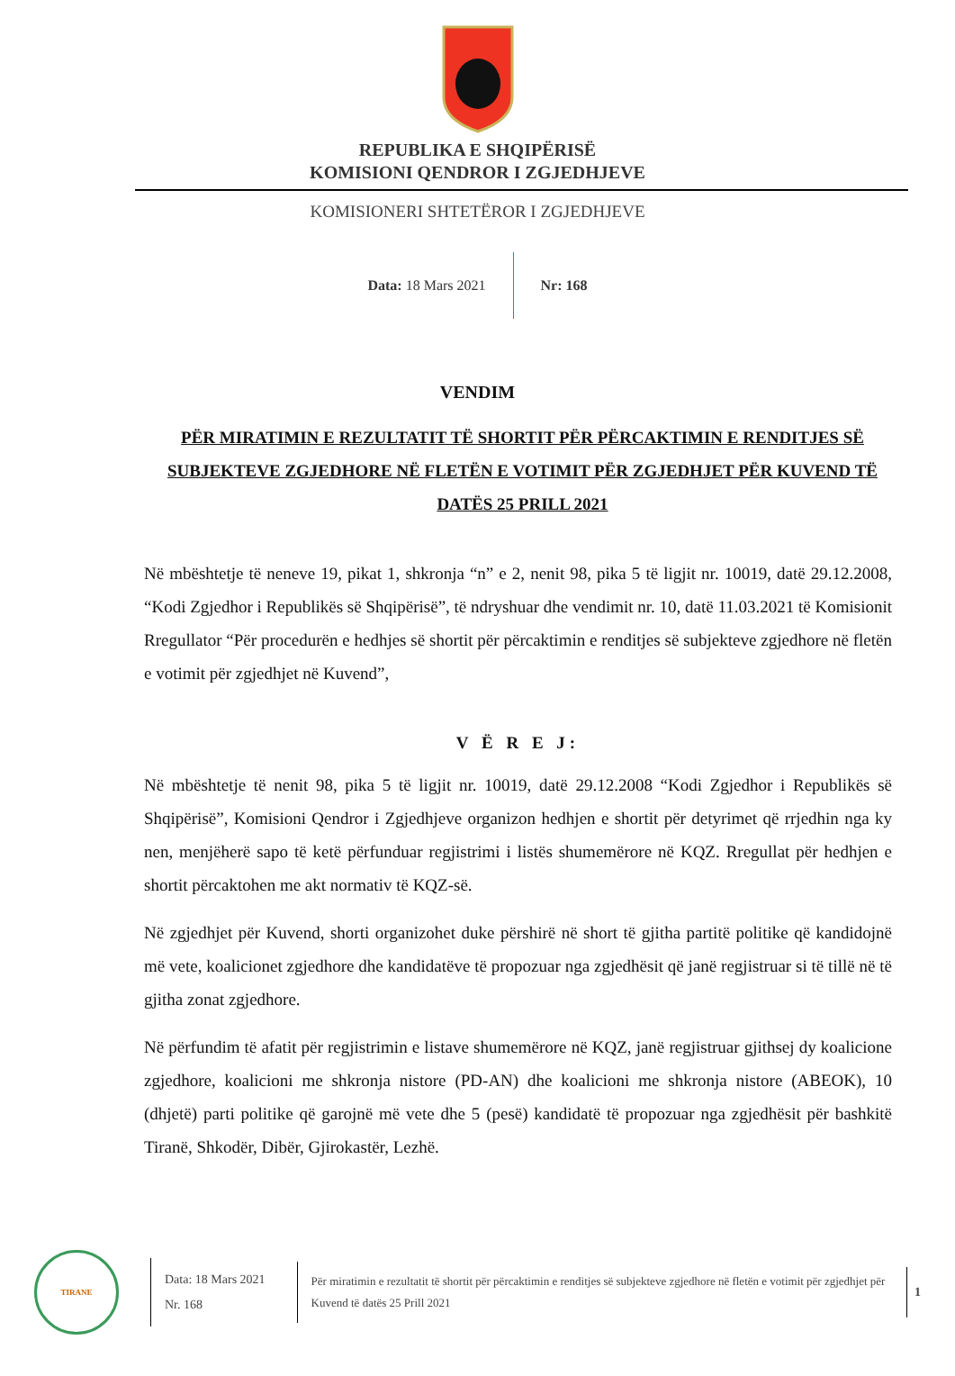REPUBLIKA E SHQIPËRISË
KOMISIONI QENDROR I ZGJEDHJEVE
KOMISIONERI SHTETËROR I ZGJEDHJEVE
Data: 18 Mars 2021 Nr: 168
VENDIM
PËR MIRATIMIN E REZULTATIT TË SHORTIT PËR PËRCAKTIMIN E RENDITJES SË SUBJEKTEVE ZGJEDHORE NË FLETËN E VOTIMIT PËR ZGJEDHJET PËR KUVEND TË DATËS 25 PRILL 2021
Në mbështetje të neneve 19, pikat 1, shkronja “n” e 2, nenit 98, pika 5 të ligjit nr. 10019, datë 29.12.2008, “Kodi Zgjedhor i Republikës së Shqipërisë”, të ndryshuar dhe vendimit nr. 10, datë 11.03.2021 të Komisionit Rregullator “Për procedurën e hedhjes së shortit për përcaktimin e renditjes së subjekteve zgjedhore në fletën e votimit për zgjedhjet në Kuvend”,
V Ë R E J:
Në mbështetje të nenit 98, pika 5 të ligjit nr. 10019, datë 29.12.2008 “Kodi Zgjedhor i Republikës së Shqipërisë”, Komisioni Qendror i Zgjedhjeve organizon hedhjen e shortit për detyrimet që rrjedhin nga ky nen, menjëherë sapo të ketë përfunduar regjistrimi i listës shumemërore në KQZ. Rregullat për hedhjen e shortit përcaktohen me akt normativ të KQZ-së.
Në zgjedhjet për Kuvend, shorti organizohet duke përshirë në short të gjitha partitë politike që kandidojnë më vete, koalicionet zgjedhore dhe kandidatëve të propozuar nga zgjedhësit që janë regjistruar si të tillë në të gjitha zonat zgjedhore.
Në përfundim të afatit për regjistrimin e listave shumemërore në KQZ, janë regjistruar gjithsej dy koalicione zgjedhore, koalicioni me shkronja nistore (PD-AN) dhe koalicioni me shkronja nistore (ABEOK), 10 (dhjetë) parti politike që garojnë më vete dhe 5 (pesë) kandidatë të propozuar nga zgjedhësit për bashkitë Tiranë, Shkodër, Dibër, Gjirokastër, Lezhë.
TIRANE
Data: 18 Mars 2021
Nr. 168
Për miratimin e rezultatit të shortit për përcaktimin e renditjes së subjekteve zgjedhore në fletën e votimit për zgjedhjet për Kuvend të datës 25 Prill 2021
1